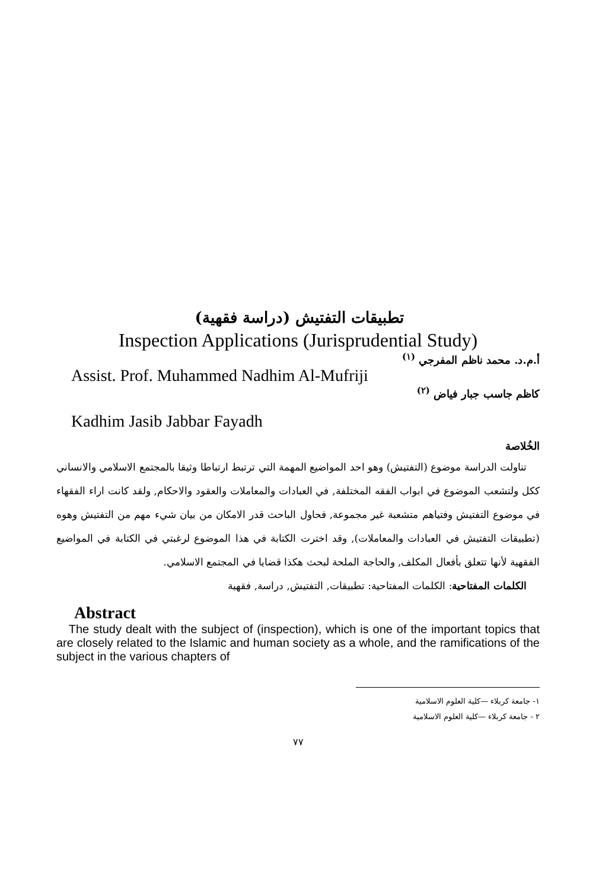تطبيقات التفتيش (دراسة فقهية)
Inspection Applications (Jurisprudential Study)
أ.م.د. محمد ناظم المفرجي <sup>(١)</sup>
Assist. Prof. Muhammed Nadhim Al-Mufriji
كاظم جاسب جبار فياض <sup>(٢)</sup>
Kadhim Jasib Jabbar Fayadh
الخُلاصة
تناولت الدراسة موضوع (التفتيش) وهو احد المواضيع المهمة التي ترتبط ارتباطا وثيقا بالمجتمع الاسلامي والانساني ككل ولتشعب الموضوع في ابواب الفقه المختلفة, في العبادات والمعاملات والعقود والاحكام, ولقد كانت اراء الفقهاء في موضوع التفتيش وفتياهم متشعبة غير مجموعة, فحاول الباحث قدر الامكان من بيان شيء مهم من التفتيش وهوه (تطبيقات التفتيش في العبادات والمعاملات), وقد اخترت الكتابة في هذا الموضوع لرغبتي في الكتابة في المواضيع الفقهية لأنها تتعلق بأفعال المكلف, والحاجة الملحة لبحث هكذا قضايا في المجتمع الاسلامي.
الكلمات المفتاحية: الكلمات المفتاحية: تطبيقات, التفتيش, دراسة, فقهية
Abstract
The study dealt with the subject of (inspection), which is one of the important topics that are closely related to the Islamic and human society as a whole, and the ramifications of the subject in the various chapters of
١- جامعة كربلاء —كلية العلوم الاسلامية
٢ - جامعة كربلاء —كلية العلوم الاسلامية
٧٧